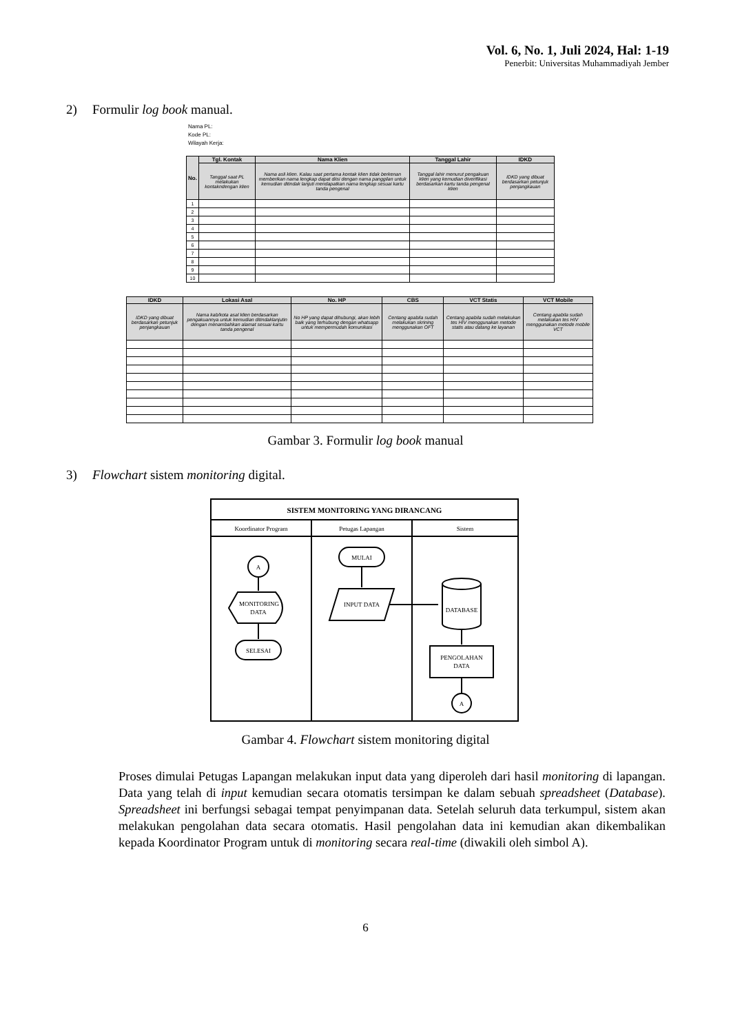Vol. 6, No. 1, Juli 2024, Hal: 1-19
Penerbit: Universitas Muhammadiyah Jember
2) Formulir log book manual.
Nama PL:
Kode PL:
Wilayah Kerja:
| No. | Tgl. Kontak | Nama Klien | Tanggal Lahir | IDKD |
| --- | --- | --- | --- | --- |
| | Tanggal saat PL melakukan kontakndengan klien | Nama asli klien. Kalau saat pertama kontak klien tidak berkenan memberikan nama lengkap dapat diisi dengan nama panggilan untuk kemudian ditindak lanjuti mendapatkan nama lengkap sesuai kartu tanda pengenal | Tanggal lahir menurut pengakuan klien yang kemudian diverifikasi berdasarkan kartu tanda pengenal klien | IDKD yang dibuat berdasarkan petunjuk penjangkauan |
| 1 | | | | |
| 2 | | | | |
| 3 | | | | |
| 4 | | | | |
| 5 | | | | |
| 6 | | | | |
| 7 | | | | |
| 8 | | | | |
| 9 | | | | |
| 10 | | | | |
| IDKD | Lokasi Asal | No. HP | CBS | VCT Statis | VCT Mobile |
| --- | --- | --- | --- | --- | --- |
| IDKD yang dibuat berdasarkan petunjuk penjangkauan | Nama kab/kota asal klien berdasarkan pengakuannya untuk kemudian ditindaklanjutin dengan menambahkan alamat sesuai kartu tanda pengenal | No HP yang dapat dihubungi, akan lebih baik yang terhubung dengan whatsapp untuk mempermudah komunikasi | Centang apabila sudah melakukan skrining menggunakan OFT | Centang apabila sudah melakukan tes HIV menggunakan metode statis atau datang ke layanan | Centang apabila sudah melakukan tes HIV menggunakan metode mobile VCT |
Gambar 3. Formulir log book manual
3) Flowchart sistem monitoring digital.
SISTEM MONITORING YANG DIRANCANG
Koordinator Program
Petugas Lapangan
Sistem
A
MONITORING
DATA
SELESAI
MULAI
INPUT DATA
DATABASE
PENGOLAHAN
DATA
A
Gambar 4. Flowchart sistem monitoring digital
Proses dimulai Petugas Lapangan melakukan input data yang diperoleh dari hasil monitoring di lapangan. Data yang telah di input kemudian secara otomatis tersimpan ke dalam sebuah spreadsheet (Database). Spreadsheet ini berfungsi sebagai tempat penyimpanan data. Setelah seluruh data terkumpul, sistem akan melakukan pengolahan data secara otomatis. Hasil pengolahan data ini kemudian akan dikembalikan kepada Koordinator Program untuk di monitoring secara real-time (diwakili oleh simbol A).
6